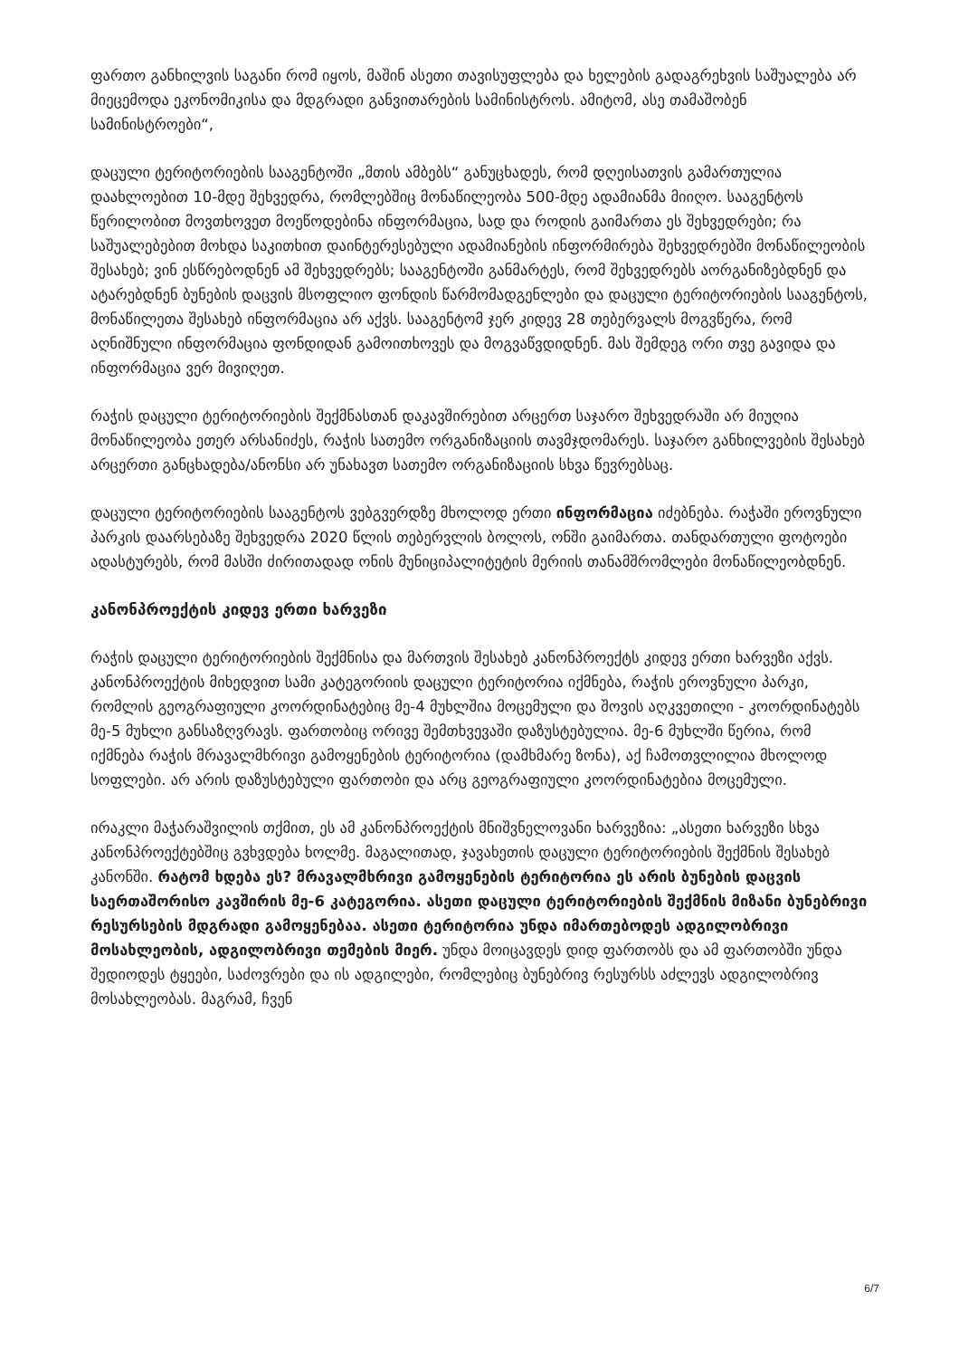ფართო განხილვის საგანი რომ იყოს, მაშინ ასეთი თავისუფლება და ხელების გადაგრეხვის საშუალება არ მიეცემოდა ეკონომიკისა და მდგრადი განვითარების სამინისტროს. ამიტომ, ასე თამაშობენ სამინისტროები“,
დაცული ტერიტორიების სააგენტოში „მთის ამბებს“ განუცხადეს, რომ დღეისათვის გამართულია დაახლოებით 10-მდე შეხვედრა, რომლებშიც მონაწილეობა 500-მდე ადამიანმა მიიღო. სააგენტოს წერილობით მოვთხოვეთ მოეწოდებინა ინფორმაცია, სად და როდის გაიმართა ეს შეხვედრები; რა საშუალებებით მოხდა საკითხით დაინტერესებული ადამიანების ინფორმირება შეხვედრებში მონაწილეობის შესახებ; ვინ ესწრებოდნენ ამ შეხვედრებს; სააგენტოში განმარტეს, რომ შეხვედრებს აორგანიზებდნენ და ატარებდნენ ბუნების დაცვის მსოფლიო ფონდის წარმომადგენლები და დაცული ტერიტორიების სააგენტოს, მონაწილეთა შესახებ ინფორმაცია არ აქვს. სააგენტომ ჯერ კიდევ 28 თებერვალს მოგვწერა, რომ აღნიშნული ინფორმაცია ფონდიდან გამოითხოვეს და მოგვაწვდიდნენ. მას შემდეგ ორი თვე გავიდა და ინფორმაცია ვერ მივიღეთ.
რაჭის დაცული ტერიტორიების შექმნასთან დაკავშირებით არცერთ საჯარო შეხვედრაში არ მიუღია მონაწილეობა ეთერ არსანიძეს, რაჭის სათემო ორგანიზაციის თავმჯდომარეს. საჯარო განხილვების შესახებ არცერთი განცხადება/ანონსი არ უნახავთ სათემო ორგანიზაციის სხვა წევრებსაც.
დაცული ტერიტორიების სააგენტოს ვებგვერდზე მხოლოდ ერთი ინფორმაცია იძებნება. რაჭაში ეროვნული პარკის დაარსებაზე შეხვედრა 2020 წლის თებერვლის ბოლოს, ონში გაიმართა. თანდართული ფოტოები ადასტურებს, რომ მასში ძირითადად ონის მუნიციპალიტეტის მერიის თანამშრომლები მონაწილეობდნენ.
კანონპროექტის კიდევ ერთი ხარვეზი
რაჭის დაცული ტერიტორიების შექმნისა და მართვის შესახებ კანონპროექტს კიდევ ერთი ხარვეზი აქვს. კანონპროექტის მიხედვით სამი კატეგორიის დაცული ტერიტორია იქმნება, რაჭის ეროვნული პარკი, რომლის გეოგრაფიული კოორდინატებიც მე-4 მუხლშია მოცემული და შოვის აღკვეთილი - კოორდინატებს მე-5 მუხლი განსაზღვრავს. ფართობიც ორივე შემთხვევაში დაზუსტებულია. მე-6 მუხლში წერია, რომ იქმნება რაჭის მრავალმხრივი გამოყენების ტერიტორია (დამხმარე ზონა), აქ ჩამოთვლილია მხოლოდ სოფლები. არ არის დაზუსტებული ფართობი და არც გეოგრაფიული კოორდინატებია მოცემული.
ირაკლი მაჭარაშვილის თქმით, ეს ამ კანონპროექტის მნიშვნელოვანი ხარვეზია: „ასეთი ხარვეზი სხვა კანონპროექტებშიც გვხვდება ხოლმე. მაგალითად, ჯავახეთის დაცული ტერიტორიების შექმნის შესახებ კანონში. რატომ ხდება ეს? მრავალმხრივი გამოყენების ტერიტორია ეს არის ბუნების დაცვის საერთაშორისო კავშირის მე-6 კატეგორია. ასეთი დაცული ტერიტორიების შექმნის მიზანი ბუნებრივი რესურსების მდგრადი გამოყენებაა. ასეთი ტერიტორია უნდა იმართებოდეს ადგილობრივი მოსახლეობის, ადგილობრივი თემების მიერ. უნდა მოიცავდეს დიდ ფართობს და ამ ფართობში უნდა შედიოდეს ტყეები, საძოვრები და ის ადგილები, რომლებიც ბუნებრივ რესურსს აძლევს ადგილობრივ მოსახლეობას. მაგრამ, ჩვენ
6/7